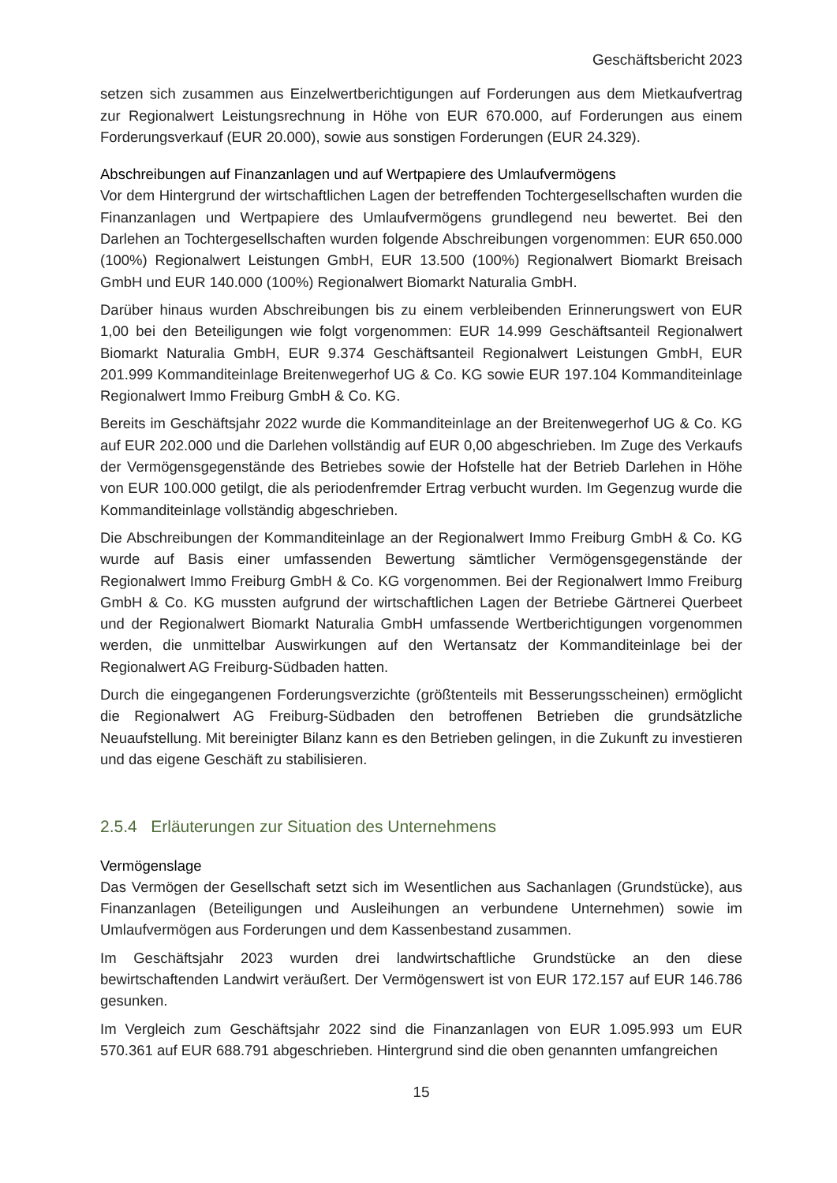Geschäftsbericht 2023
setzen sich zusammen aus Einzelwertberichtigungen auf Forderungen aus dem Mietkaufvertrag zur Regionalwert Leistungsrechnung in Höhe von EUR 670.000, auf Forderungen aus einem Forderungsverkauf (EUR 20.000), sowie aus sonstigen Forderungen (EUR 24.329).
Abschreibungen auf Finanzanlagen und auf Wertpapiere des Umlaufvermögens
Vor dem Hintergrund der wirtschaftlichen Lagen der betreffenden Tochtergesellschaften wurden die Finanzanlagen und Wertpapiere des Umlaufvermögens grundlegend neu bewertet. Bei den Darlehen an Tochtergesellschaften wurden folgende Abschreibungen vorgenommen: EUR 650.000 (100%) Regionalwert Leistungen GmbH, EUR 13.500 (100%) Regionalwert Biomarkt Breisach GmbH und EUR 140.000 (100%) Regionalwert Biomarkt Naturalia GmbH.
Darüber hinaus wurden Abschreibungen bis zu einem verbleibenden Erinnerungswert von EUR 1,00 bei den Beteiligungen wie folgt vorgenommen: EUR 14.999 Geschäftsanteil Regionalwert Biomarkt Naturalia GmbH, EUR 9.374 Geschäftsanteil Regionalwert Leistungen GmbH, EUR 201.999 Kommanditeinlage Breitenwegerhof UG & Co. KG sowie EUR 197.104 Kommanditeinlage Regionalwert Immo Freiburg GmbH & Co. KG.
Bereits im Geschäftsjahr 2022 wurde die Kommanditeinlage an der Breitenwegerhof UG & Co. KG auf EUR 202.000 und die Darlehen vollständig auf EUR 0,00 abgeschrieben. Im Zuge des Verkaufs der Vermögensgegenstände des Betriebes sowie der Hofstelle hat der Betrieb Darlehen in Höhe von EUR 100.000 getilgt, die als periodenfremder Ertrag verbucht wurden. Im Gegenzug wurde die Kommanditeinlage vollständig abgeschrieben.
Die Abschreibungen der Kommanditeinlage an der Regionalwert Immo Freiburg GmbH & Co. KG wurde auf Basis einer umfassenden Bewertung sämtlicher Vermögensgegenstände der Regionalwert Immo Freiburg GmbH & Co. KG vorgenommen. Bei der Regionalwert Immo Freiburg GmbH & Co. KG mussten aufgrund der wirtschaftlichen Lagen der Betriebe Gärtnerei Querbeet und der Regionalwert Biomarkt Naturalia GmbH umfassende Wertberichtigungen vorgenommen werden, die unmittelbar Auswirkungen auf den Wertansatz der Kommanditeinlage bei der Regionalwert AG Freiburg-Südbaden hatten.
Durch die eingegangenen Forderungsverzichte (größtenteils mit Besserungsscheinen) ermöglicht die Regionalwert AG Freiburg-Südbaden den betroffenen Betrieben die grundsätzliche Neuaufstellung. Mit bereinigter Bilanz kann es den Betrieben gelingen, in die Zukunft zu investieren und das eigene Geschäft zu stabilisieren.
2.5.4 Erläuterungen zur Situation des Unternehmens
Vermögenslage
Das Vermögen der Gesellschaft setzt sich im Wesentlichen aus Sachanlagen (Grundstücke), aus Finanzanlagen (Beteiligungen und Ausleihungen an verbundene Unternehmen) sowie im Umlaufvermögen aus Forderungen und dem Kassenbestand zusammen.
Im Geschäftsjahr 2023 wurden drei landwirtschaftliche Grundstücke an den diese bewirtschaftenden Landwirt veräußert. Der Vermögenswert ist von EUR 172.157 auf EUR 146.786 gesunken.
Im Vergleich zum Geschäftsjahr 2022 sind die Finanzanlagen von EUR 1.095.993 um EUR 570.361 auf EUR 688.791 abgeschrieben. Hintergrund sind die oben genannten umfangreichen
15